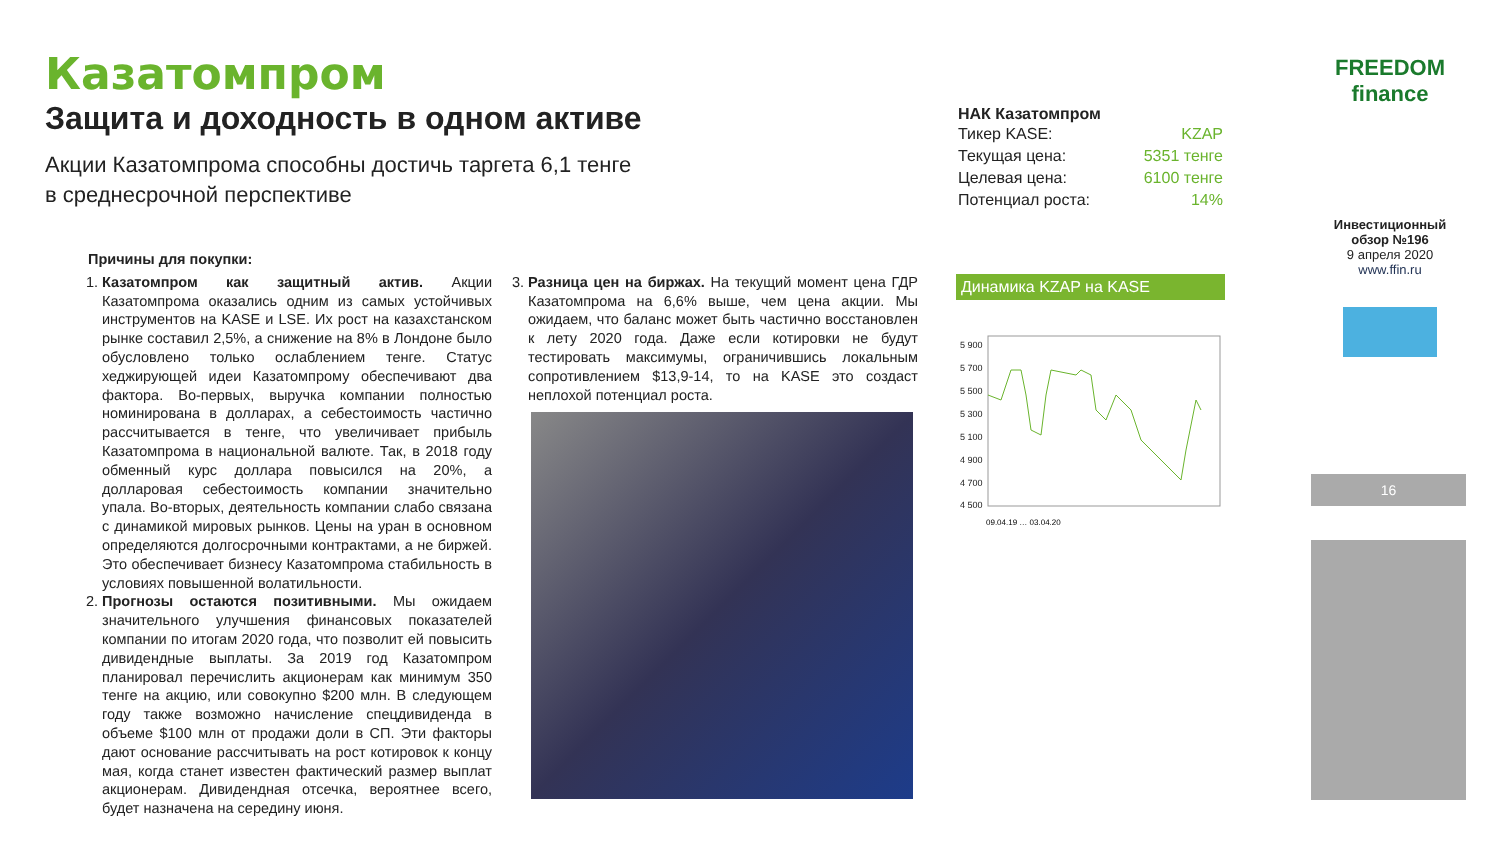Казатомпром
Защита и доходность в одном активе
Акции Казатомпрома способны достичь таргета 6,1 тенге
в среднесрочной перспективе
НАК Казатомпром
| Тикер KASE: | KZAP |
| Текущая цена: | 5351 тенге |
| Целевая цена: | 6100 тенге |
| Потенциал роста: | 14% |
FREEDOM finance
Инвестиционный
обзор №196
9 апреля 2020
www.ffin.ru
Динамика KZAP на KASE
5 900
5 700
5 500
5 300
5 100
4 900
4 700
4 500
09.04.19 … 03.04.20
Причины для покупки:
1. Казатомпром как защитный актив. Акции Казатомпрома оказались одним из самых устойчивых инструментов на KASE и LSE. Их рост на казахстанском рынке составил 2,5%, а снижение на 8% в Лондоне было обусловлено только ослаблением тенге. Статус хеджирующей идеи Казатомпрому обеспечивают два фактора. Во-первых, выручка компании полностью номинирована в долларах, а себестоимость частично рассчитывается в тенге, что увеличивает прибыль Казатомпрома в национальной валюте. Так, в 2018 году обменный курс доллара повысился на 20%, а долларовая себестоимость компании значительно упала. Во-вторых, деятельность компании слабо связана с динамикой мировых рынков. Цены на уран в основном определяются долгосрочными контрактами, а не биржей. Это обеспечивает бизнесу Казатомпрома стабильность в условиях повышенной волатильности.
2. Прогнозы остаются позитивными. Мы ожидаем значительного улучшения финансовых показателей компании по итогам 2020 года, что позволит ей повысить дивидендные выплаты. За 2019 год Казатомпром планировал перечислить акционерам как минимум 350 тенге на акцию, или совокупно $200 млн. В следующем году также возможно начисление спецдивиденда в объеме $100 млн от продажи доли в СП. Эти факторы дают основание рассчитывать на рост котировок к концу мая, когда станет известен фактический размер выплат акционерам. Дивидендная отсечка, вероятнее всего, будет назначена на середину июня.
3. Разница цен на биржах. На текущий момент цена ГДР Казатомпрома на 6,6% выше, чем цена акции. Мы ожидаем, что баланс может быть частично восстановлен к лету 2020 года. Даже если котировки не будут тестировать максимумы, ограничившись локальным сопротивлением $13,9-14, то на KASE это создаст неплохой потенциал роста.
16